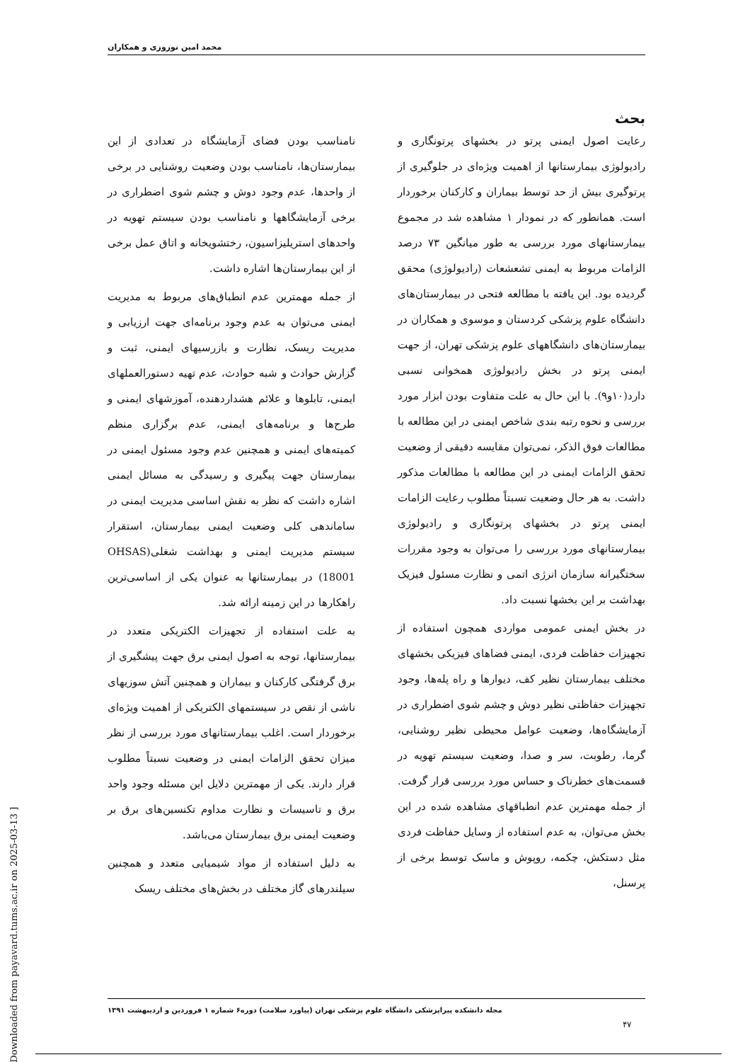محمد امین نوروزی و همکاران
بحث
رعایت اصول ایمنی پرتو در بخشهای پرتونگاری و رادیولوژی بیمارستانها از اهمیت ویژه‌ای در جلوگیری از پرتوگیری بیش از حد توسط بیماران و کارکنان برخوردار است. همانطور که در نمودار ۱ مشاهده شد در مجموع بیمارستانهای مورد بررسی به طور میانگین ۷۳ درصد الزامات مربوط به ایمنی تشعشعات (رادیولوژی) محقق گردیده بود. این یافته با مطالعه فتحی در بیمارستان‌های دانشگاه علوم پزشکی کردستان و موسوی و همکاران در بیمارستان‌های دانشگاههای علوم پزشکی تهران، از جهت ایمنی پرتو در بخش رادیولوژی همخوانی نسبی دارد(۱۰و۹). با این حال به علت متفاوت بودن ابزار مورد بررسی و نحوه رتبه بندی شاخص ایمنی در این مطالعه با مطالعات فوق الذکر، نمی‌توان مقایسه دقیقی از وضعیت تحقق الزامات ایمنی در این مطالعه با مطالعات مذکور داشت. به هر حال وضعیت نسبتاً مطلوب رعایت الزامات ایمنی پرتو در بخشهای پرتونگاری و رادیولوژی بیمارستانهای مورد بررسی را می‌توان به وجود مقررات سختگیرانه سازمان انرژی اتمی و نظارت مسئول فیزیک بهداشت بر این بخشها نسبت داد.
در بخش ایمنی عمومی مواردی همچون استفاده از تجهیزات حفاظت فردی، ایمنی فضاهای فیزیکی بخشهای مختلف بیمارستان نظیر کف، دیوارها و راه پله‌ها، وجود تجهیزات حفاظتی نظیر دوش و چشم شوی اضطراری در آزمایشگاه‌ها، وضعیت عوامل محیطی نظیر روشنایی، گرما، رطوبت، سر و صدا، وضعیت سیستم تهویه در قسمت‌های خطرناک و حساس مورد بررسی قرار گرفت. از جمله مهمترین عدم انطباقهای مشاهده شده در این بخش می‌توان، به عدم استفاده از وسایل حفاظت فردی مثل دستکش، چکمه، روپوش و ماسک توسط برخی از پرسنل،
نامناسب بودن فضای آزمایشگاه در تعدادی از این بیمارستان‌ها، نامناسب بودن وضعیت روشنایی در برخی از واحدها، عدم وجود دوش و چشم شوی اضطراری در برخی آزمایشگاهها و نامناسب بودن سیستم تهویه در واحدهای استریلیزاسیون، رختشویخانه و اتاق عمل برخی از این بیمارستان‌ها اشاره داشت.
از جمله مهمترین عدم انطباق‌های مربوط به مدیریت ایمنی می‌توان به عدم وجود برنامه‌ای جهت ارزیابی و مدیریت ریسک، نظارت و بازرسیهای ایمنی، ثبت و گزارش حوادث و شبه حوادث، عدم تهیه دستورالعملهای ایمنی، تابلوها و علائم هشداردهنده، آموزشهای ایمنی و طرح‌ها و برنامه‌های ایمنی، عدم برگزاری منظم کمیته‌های ایمنی و همچنین عدم وجود مسئول ایمنی در بیمارستان جهت پیگیری و رسیدگی به مسائل ایمنی اشاره داشت که نظر به نقش اساسی مدیریت ایمنی در ساماندهی کلی وضعیت ایمنی بیمارستان، استقرار سیستم مدیریت ایمنی و بهداشت شغلی(OHSAS 18001) در بیمارستانها به عنوان یکی از اساسی‌ترین راهکارها در این زمینه ارائه شد.
به علت استفاده از تجهیزات الکتریکی متعدد در بیمارستانها، توجه به اصول ایمنی برق جهت پیشگیری از برق گرفتگی کارکنان و بیماران و همچنین آتش سوزیهای ناشی از نقص در سیستمهای الکتریکی از اهمیت ویژه‌ای برخوردار است. اغلب بیمارستانهای مورد بررسی از نظر میزان تحقق الزامات ایمنی در وضعیت نسبتاً مطلوب قرار دارند. یکی از مهمترین دلایل این مسئله وجود واحد برق و تاسیسات و نظارت مداوم تکنسین‌های برق بر وضعیت ایمنی برق بیمارستان می‌باشد.
به دلیل استفاده از مواد شیمیایی متعدد و همچنین سیلندرهای گاز مختلف در بخش‌های مختلف ریسک
مجله دانشکده پیراپزشکی دانشگاه علوم پزشکی تهران (پیاورد سلامت) دوره۶ شماره ۱ فروردین و اردیبهشت ۱۳۹۱
۴۷
[ Downloaded from payavard.tums.ac.ir on 2025-03-13 ]